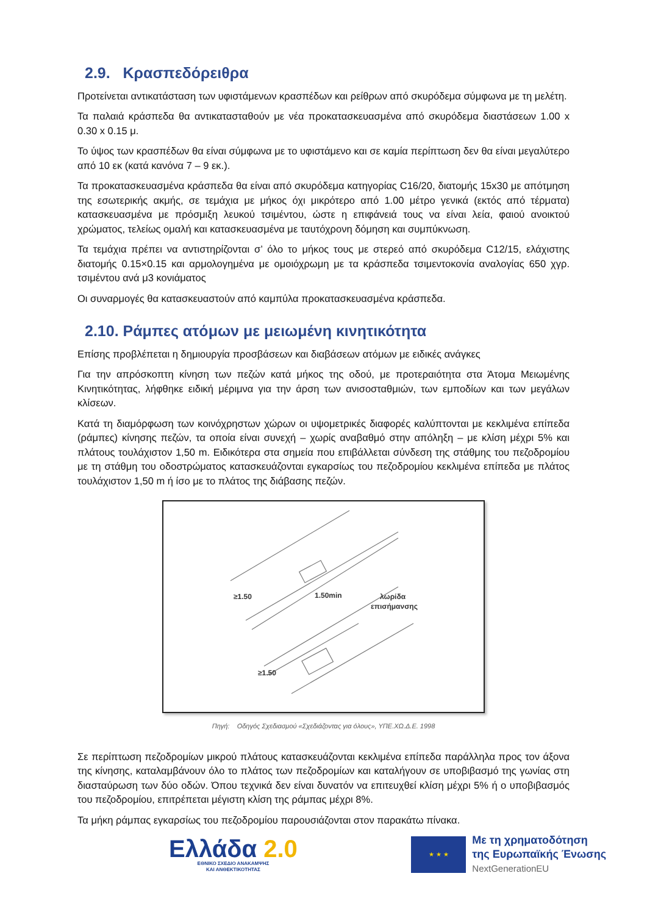2.9. Κρασπεδόρειθρα
Προτείνεται αντικατάσταση των υφιστάμενων κρασπέδων και ρείθρων από σκυρόδεμα σύμφωνα με τη μελέτη.
Τα παλαιά κράσπεδα θα αντικατασταθούν με νέα προκατασκευασμένα από σκυρόδεμα διαστάσεων 1.00 x 0.30 x 0.15 μ.
Το ύψος των κρασπέδων θα είναι σύμφωνα με το υφιστάμενο και σε καμία περίπτωση δεν θα είναι μεγαλύτερο από 10 εκ (κατά κανόνα 7 – 9 εκ.).
Τα προκατασκευασμένα κράσπεδα θα είναι από σκυρόδεμα κατηγορίας C16/20, διατομής 15x30 με απότμηση της εσωτερικής ακμής, σε τεμάχια με μήκος όχι μικρότερο από 1.00 μέτρο γενικά (εκτός από τέρματα) κατασκευασμένα με πρόσμιξη λευκού τσιμέντου, ώστε η επιφάνειά τους να είναι λεία, φαιού ανοικτού χρώματος, τελείως ομαλή και κατασκευασμένα με ταυτόχρονη δόμηση και συμπύκνωση.
Τα τεμάχια πρέπει να αντιστηρίζονται σ’ όλο το μήκος τους με στερεό από σκυρόδεμα C12/15, ελάχιστης διατομής 0.15×0.15 και αρμολογημένα με ομοιόχρωμη με τα κράσπεδα τσιμεντοκονία αναλογίας 650 χγρ. τσιμέντου ανά μ3 κονιάματος
Οι συναρμογές θα κατασκευαστούν από καμπύλα προκατασκευασμένα κράσπεδα.
2.10. Ράμπες ατόμων με μειωμένη κινητικότητα
Επίσης προβλέπεται η δημιουργία προσβάσεων και διαβάσεων ατόμων με ειδικές ανάγκες
Για την απρόσκοπτη κίνηση των πεζών κατά μήκος της οδού, με προτεραιότητα στα Άτομα Μειωμένης Κινητικότητας, λήφθηκε ειδική μέριμνα για την άρση των ανισοσταθμιών, των εμποδίων και των μεγάλων κλίσεων.
Κατά τη διαμόρφωση των κοινόχρηστων χώρων οι υψομετρικές διαφορές καλύπτονται με κεκλιμένα επίπεδα (ράμπες) κίνησης πεζών, τα οποία είναι συνεχή – χωρίς αναβαθμό στην απόληξη – με κλίση μέχρι 5% και πλάτους τουλάχιστον 1,50 m. Ειδικότερα στα σημεία που επιβάλλεται σύνδεση της στάθμης του πεζοδρομίου με τη στάθμη του οδοστρώματος κατασκευάζονται εγκαρσίως του πεζοδρομίου κεκλιμένα επίπεδα με πλάτος τουλάχιστον 1,50 m ή ίσο με το πλάτος της διάβασης πεζών.
≥1.50
1.50min
λωρίδα
επισήμανσης
≥1.50
Πηγή: Οδηγός Σχεδιασμού «Σχεδιάζοντας για όλους», ΥΠΕ.ΧΩ.Δ.Ε. 1998
Σε περίπτωση πεζοδρομίων μικρού πλάτους κατασκευάζονται κεκλιμένα επίπεδα παράλληλα προς τον άξονα της κίνησης, καταλαμβάνουν όλο το πλάτος των πεζοδρομίων και καταλήγουν σε υποβιβασμό της γωνίας στη διασταύρωση των δύο οδών. Όπου τεχνικά δεν είναι δυνατόν να επιτευχθεί κλίση μέχρι 5% ή ο υποβιβασμός του πεζοδρομίου, επιτρέπεται μέγιστη κλίση της ράμπας μέχρι 8%.
Τα μήκη ράμπας εγκαρσίως του πεζοδρομίου παρουσιάζονται στον παρακάτω πίνακα.
Ελλάδα 2.0
ΕΘΝΙΚΟ ΣΧΕΔΙΟ ΑΝΑΚΑΜΨΗΣ
ΚΑΙ ΑΝΘΕΚΤΙΚΟΤΗΤΑΣ
★ ★ ★
Με τη χρηματοδότηση
της Ευρωπαϊκής Ένωσης
NextGenerationEU